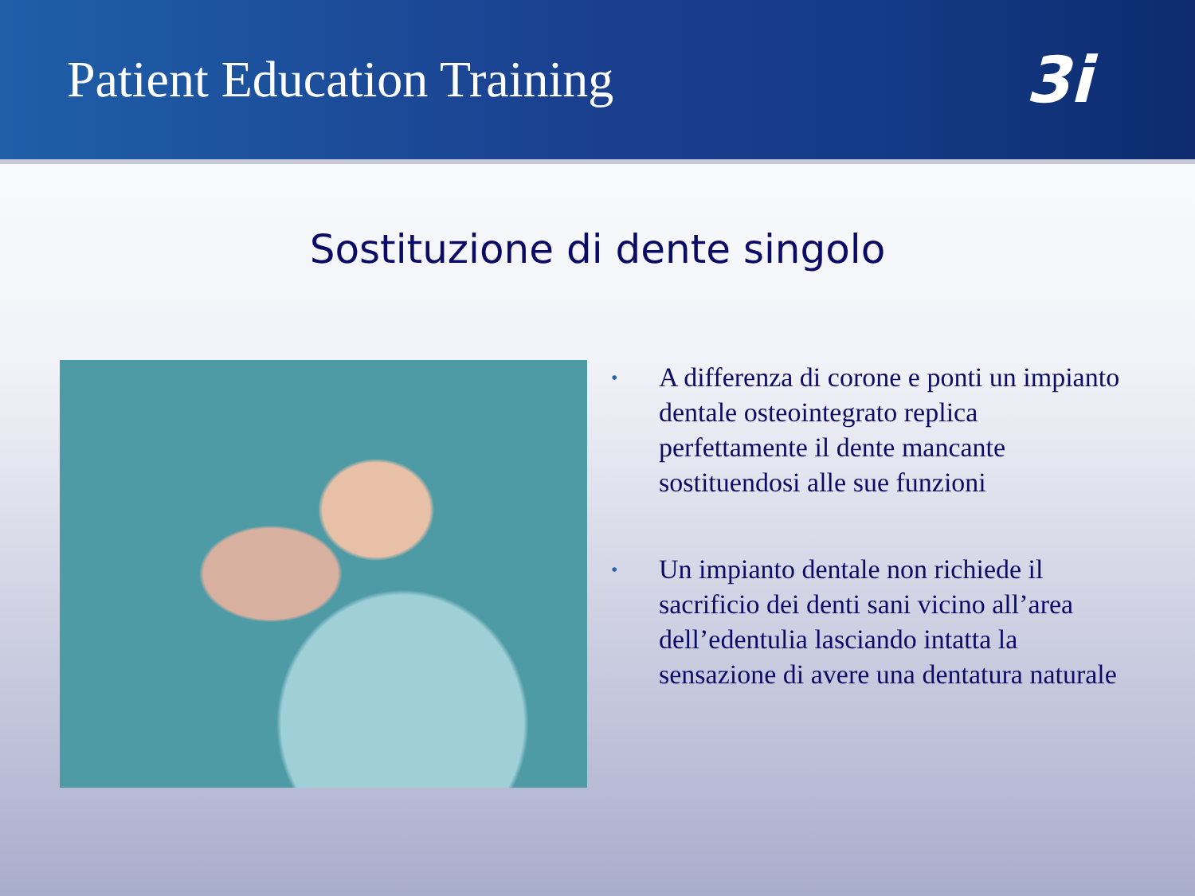Patient Education Training
3i
Sostituzione di dente singolo
• A differenza di corone e ponti un impianto dentale osteointegrato replica perfettamente il dente mancante sostituendosi alle sue funzioni
• Un impianto dentale non richiede il sacrificio dei denti sani vicino all’area dell’edentulia lasciando intatta la sensazione di avere una dentatura naturale